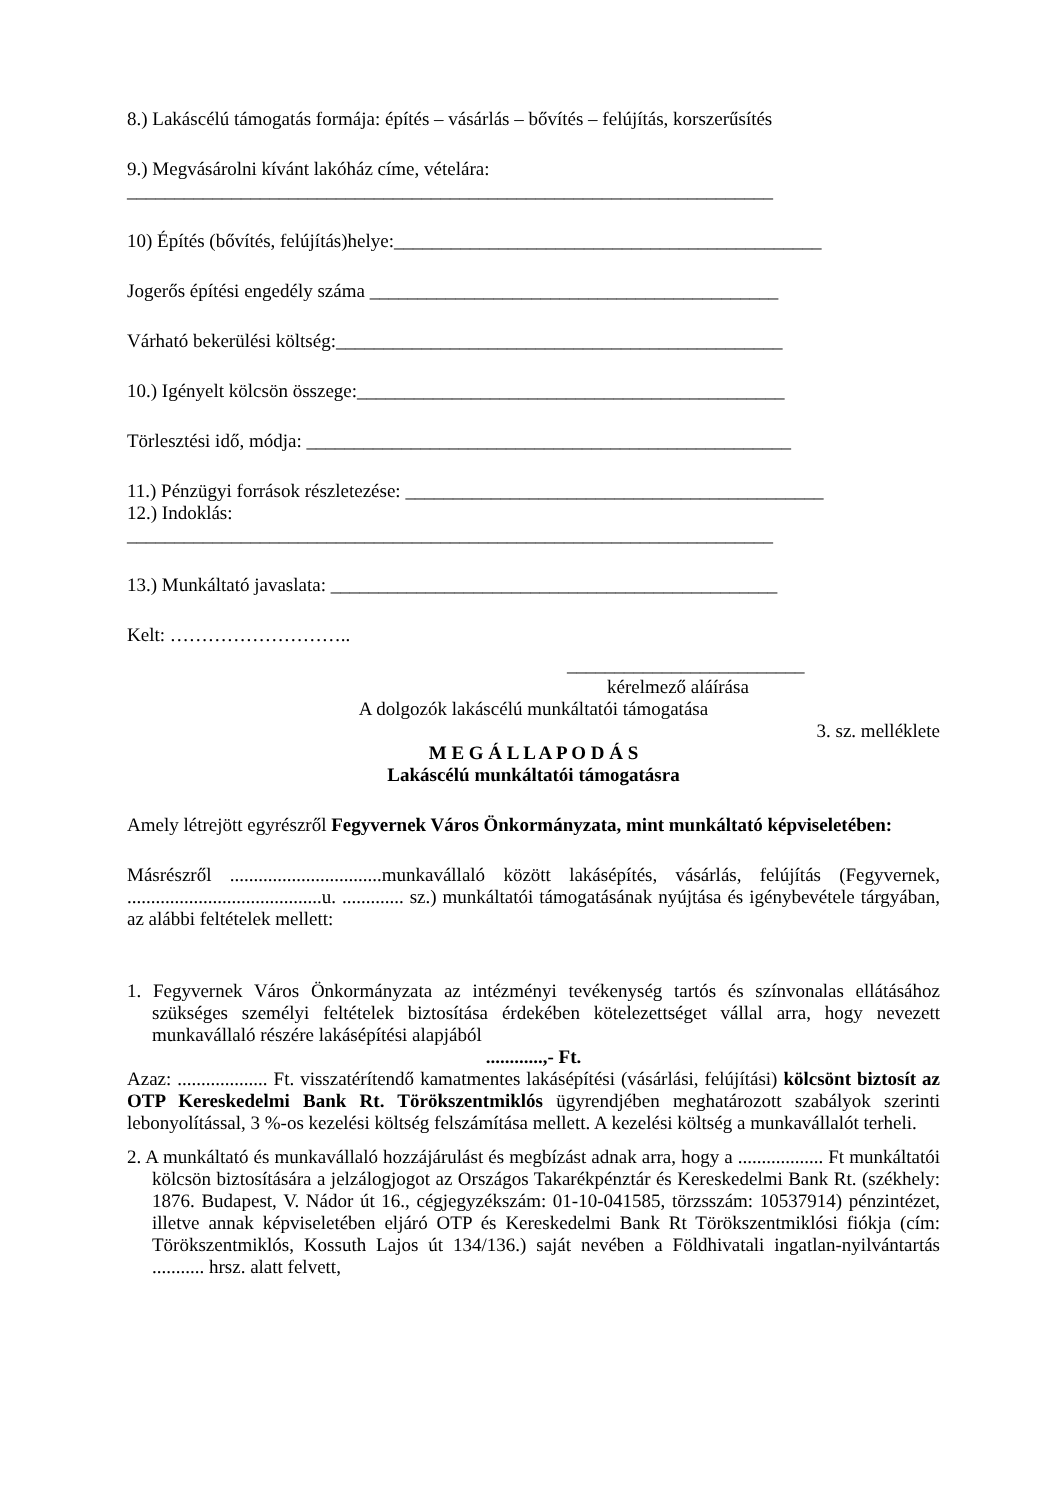8.) Lakáscélú támogatás formája: építés – vásárlás – bővítés – felújítás, korszerűsítés
9.) Megvásárolni kívánt lakóház címe, vételára:
____________________________________________________________________
10) Építés (bővítés, felújítás)helye:_____________________________________________
Jogerős építési engedély száma ___________________________________________
Várható bekerülési költség:_______________________________________________
10.) Igényelt kölcsön összege:_____________________________________________
Törlesztési idő, módja: ___________________________________________________
11.) Pénzügyi források részletezése: ____________________________________________
12.) Indoklás:
____________________________________________________________________
13.) Munkáltató javaslata: _______________________________________________
Kelt: ………………………..
_________________________
kérelmező aláírása
A dolgozók lakáscélú munkáltatói támogatása
3. sz. melléklete
M E G Á L L A P O D Á S
Lakáscélú munkáltatói támogatásra
Amely létrejött egyrészről Fegyvernek Város Önkormányzata, mint munkáltató képviseletében:
Másrészről ................................munkavállaló között lakásépítés, vásárlás, felújítás (Fegyvernek, .........................................u. ............. sz.) munkáltatói támogatásának nyújtása és igénybevétele tárgyában, az alábbi feltételek mellett:
1. Fegyvernek Város Önkormányzata az intézményi tevékenység tartós és színvonalas ellátásához szükséges személyi feltételek biztosítása érdekében kötelezettséget vállal arra, hogy nevezett munkavállaló részére lakásépítési alapjából
............,- Ft.
Azaz: ................... Ft. visszatérítendő kamatmentes lakásépítési (vásárlási, felújítási) kölcsönt biztosít az OTP Kereskedelmi Bank Rt. Törökszentmiklós ügyrendjében meghatározott szabályok szerinti lebonyolítással, 3 %-os kezelési költség felszámítása mellett. A kezelési költség a munkavállalót terheli.
2. A munkáltató és munkavállaló hozzájárulást és megbízást adnak arra, hogy a .................. Ft munkáltatói kölcsön biztosítására a jelzálogjogot az Országos Takarékpénztár és Kereskedelmi Bank Rt. (székhely: 1876. Budapest, V. Nádor út 16., cégjegyzékszám: 01-10-041585, törzsszám: 10537914) pénzintézet, illetve annak képviseletében eljáró OTP és Kereskedelmi Bank Rt Törökszentmiklósi fiókja (cím: Törökszentmiklós, Kossuth Lajos út 134/136.) saját nevében a Földhivatali ingatlan-nyilvántartás ........... hrsz. alatt felvett,